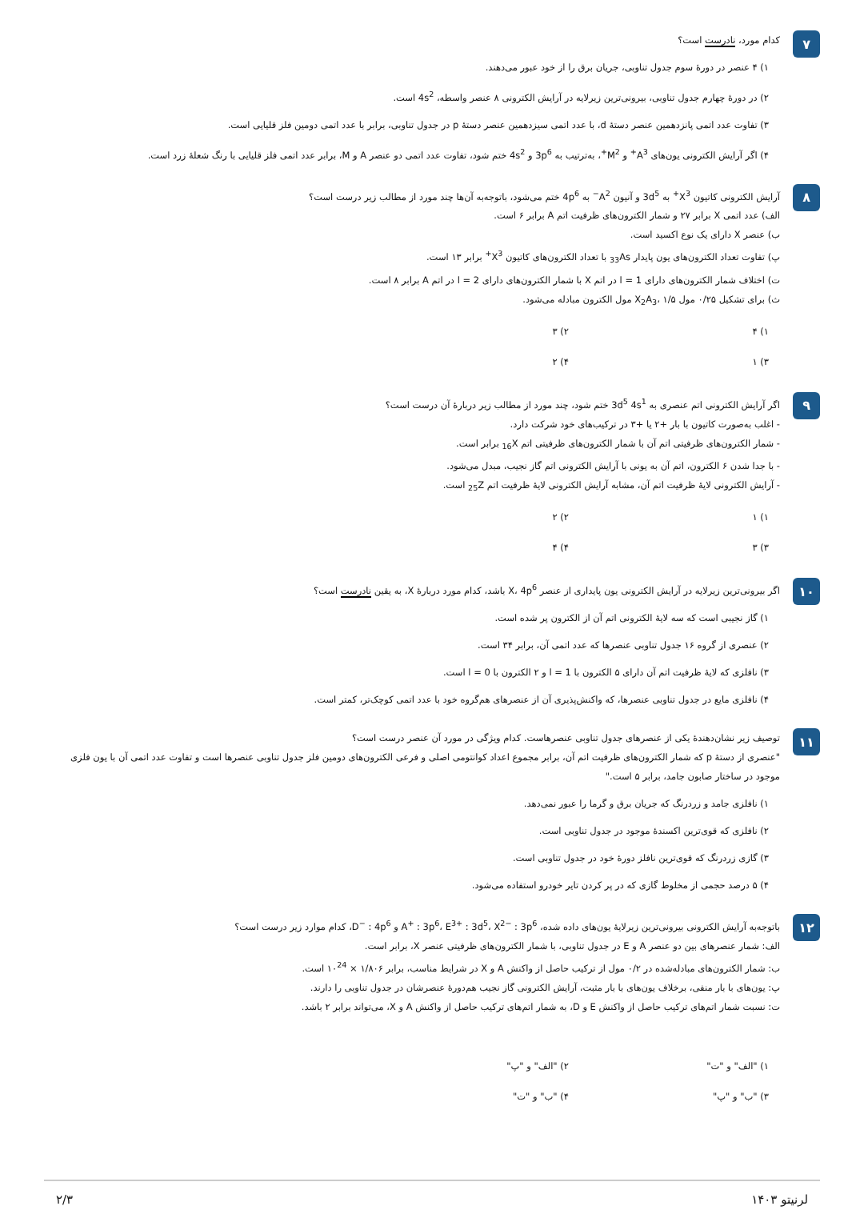۷
کدام مورد، نادرست است؟
۱) ۴ عنصر در دورهٔ سوم جدول تناوبی، جریان برق را از خود عبور می‌دهند.
۲) در دورهٔ چهارم جدول تناوبی، بیرونی‌ترین زیرلایه در آرایش الکترونی ۸ عنصر واسطه، 4s<sup>2</sup> است.
۳) تفاوت عدد اتمی پانزدهمین عنصر دستهٔ d، با عدد اتمی سیزدهمین عنصر دستهٔ p در جدول تناوبی، برابر با عدد اتمی دومین فلز قلیایی است.
۴) اگر آرایش الکترونی یون‌های A<sup>3+</sup> و M<sup>2+</sup>، به‌ترتیب به 3p<sup>6</sup> و 4s<sup>2</sup> ختم شود، تفاوت عدد اتمی دو عنصر A و M، برابر عدد اتمی فلز قلیایی با رنگ شعلهٔ زرد است.
۸
آرایش الکترونی کاتیون X<sup>3+</sup> به 3d<sup>5</sup> و آنیون A<sup>2−</sup> به 4p<sup>6</sup> ختم می‌شود، باتوجه‌به آن‌ها چند مورد از مطالب زیر درست است؟
الف) عدد اتمی X برابر ۲۷ و شمار الکترون‌های ظرفیت اتم A برابر ۶ است.
ب) عنصر X دارای یک نوع اکسید است.
پ) تفاوت تعداد الکترون‌های یون پایدار <sub>33</sub>As با تعداد الکترون‌های کاتیون X<sup>3+</sup> برابر ۱۳ است.
ت) اختلاف شمار الکترون‌های دارای l = 1 در اتم X با شمار الکترون‌های دارای l = 2 در اتم A برابر ۸ است.
ث) برای تشکیل ۰/۲۵ مول X<sub>2</sub>A<sub>3</sub>، ۱/۵ مول الکترون مبادله می‌شود.
۱) ۴
۲) ۳
۳) ۱
۴) ۲
۹
اگر آرایش الکترونی اتم عنصری به 3d<sup>5</sup> 4s<sup>1</sup> ختم شود، چند مورد از مطالب زیر دربارهٔ آن درست است؟
- اغلب به‌صورت کاتیون با بار +۲ یا +۳ در ترکیب‌های خود شرکت دارد.
- شمار الکترون‌های ظرفیتی اتم آن با شمار الکترون‌های ظرفیتی اتم <sub>16</sub>X برابر است.
- با جدا شدن ۶ الکترون، اتم آن به یونی با آرایش الکترونی اتم گاز نجیب، مبدل می‌شود.
- آرایش الکترونی لایهٔ ظرفیت اتم آن، مشابه آرایش الکترونی لایهٔ ظرفیت اتم <sub>25</sub>Z است.
۱) ۱
۲) ۲
۳) ۳
۴) ۴
۱۰
اگر بیرونی‌ترین زیرلایه در آرایش الکترونی یون پایداری از عنصر X، 4p<sup>6</sup> باشد، کدام مورد دربارهٔ X، به یقین نادرست است؟
۱) گاز نجیبی است که سه لایهٔ الکترونی اتم آن از الکترون پر شده است.
۲) عنصری از گروه ۱۶ جدول تناوبی عنصرها که عدد اتمی آن، برابر ۳۴ است.
۳) نافلزی که لایهٔ ظرفیت اتم آن دارای ۵ الکترون با l = 1 و ۲ الکترون با l = 0 است.
۴) نافلزی مایع در جدول تناوبی عنصرها، که واکنش‌پذیری آن از عنصرهای هم‌گروه خود با عدد اتمی کوچک‌تر، کمتر است.
۱۱
توصیف زیر نشان‌دهندهٔ یکی از عنصرهای جدول تناوبی عنصرهاست. کدام ویژگی در مورد آن عنصر درست است؟
"عنصری از دستهٔ p که شمار الکترون‌های ظرفیت اتم آن، برابر مجموع اعداد کوانتومی اصلی و فرعی الکترون‌های دومین فلز جدول تناوبی عنصرها است و تفاوت عدد اتمی آن با یون فلزی موجود در ساختار صابون جامد، برابر ۵ است."
۱) نافلزی جامد و زردرنگ که جریان برق و گرما را عبور نمی‌دهد.
۲) نافلزی که قوی‌ترین اکسندهٔ موجود در جدول تناوبی است.
۳) گازی زردرنگ که قوی‌ترین نافلز دورهٔ خود در جدول تناوبی است.
۴) ۵ درصد حجمی از مخلوط گازی که در پر کردن تایر خودرو استفاده می‌شود.
۱۲
باتوجه‌به آرایش الکترونی بیرونی‌ترین زیرلایهٔ یون‌های داده شده، A<sup>+</sup> : 3p<sup>6</sup>، E<sup>3+</sup> : 3d<sup>5</sup>، X<sup>2−</sup> : 3p<sup>6</sup> و D<sup>−</sup> : 4p<sup>6</sup>، کدام موارد زیر درست است؟
الف: شمار عنصرهای بین دو عنصر A و E در جدول تناوبی، با شمار الکترون‌های ظرفیتی عنصر X، برابر است.
ب: شمار الکترون‌های مبادله‌شده در ۰/۲ مول از ترکیب حاصل از واکنش A و X در شرایط مناسب، برابر ۱/۸۰۶ × ۱۰<sup>24</sup> است.
پ: یون‌های با بار منفی، برخلاف یون‌های با بار مثبت، آرایش الکترونی گاز نجیب هم‌دورهٔ عنصرشان در جدول تناوبی را دارند.
ت: نسبت شمار اتم‌های ترکیب حاصل از واکنش E و D، به شمار اتم‌های ترکیب حاصل از واکنش A و X، می‌تواند برابر ۲ باشد.
۱) "الف" و "ت"
۲) "الف" و "پ"
۳) "ب" و "پ"
۴) "ب" و "ت"
لرنیتو ۱۴۰۳ ۲/۳